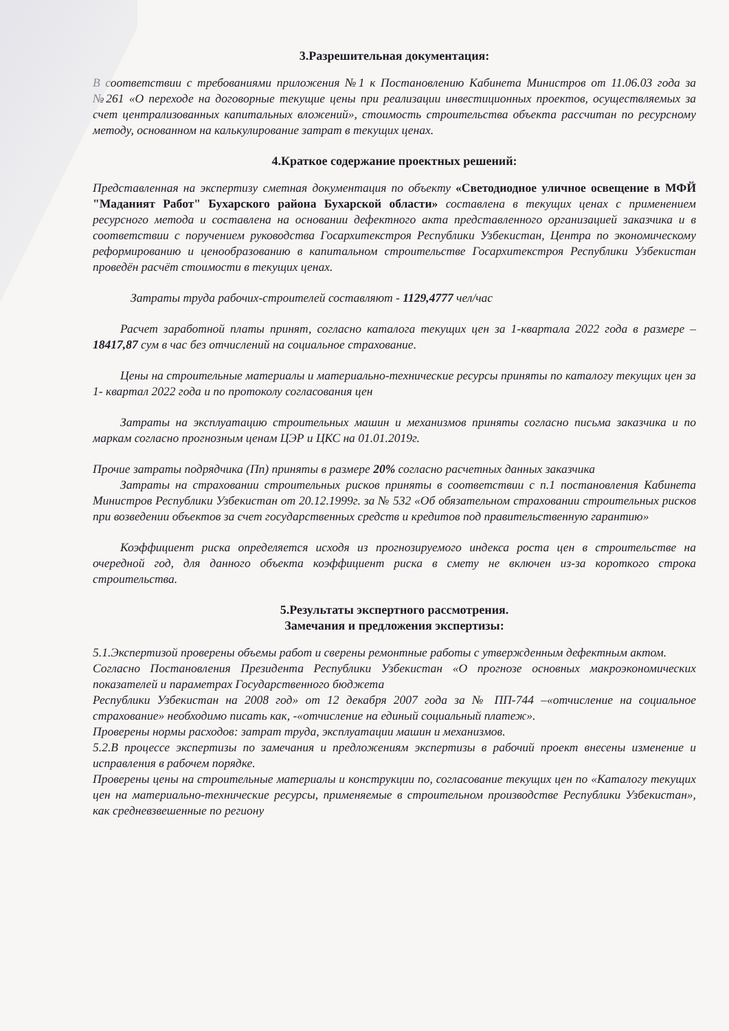3.Разрешительная документация:
В соответствии с требованиями приложения №1 к Постановлению Кабинета Министров от 11.06.03 года за №261 «О переходе на договорные текущие цены при реализации инвестиционных проектов, осуществляемых за счет централизованных капитальных вложений», стоимость строительства объекта рассчитан по ресурсному методу, основанном на калькулирование затрат в текущих ценах.
4.Краткое содержание проектных решений:
Представленная на экспертизу сметная документация по объекту «Светодиодное уличное освещение в МФЙ "Маданият Работ" Бухарского района Бухарской области» составлена в текущих ценах с применением ресурсного метода и составлена на основании дефектного акта представленного организацией заказчика и в соответствии с поручением руководства Госархитекстроя Республики Узбекистан, Центра по экономическому реформированию и ценообразованию в капитальном строительстве Госархитекстроя Республики Узбекистан проведён расчёт стоимости в текущих ценах.
Затраты труда рабочих-строителей составляют - 1129,4777 чел/час
Расчет заработной платы принят, согласно каталога текущих цен за 1-квартала 2022 года в размере – 18417,87 сум в час без отчислений на социальное страхование.
Цены на строительные материалы и материально-технические ресурсы приняты по каталогу текущих цен за 1- квартал 2022 года и по протоколу согласования цен
Затраты на эксплуатацию строительных машин и механизмов приняты согласно письма заказчика и по маркам согласно прогнозным ценам ЦЭР и ЦКС на 01.01.2019г.
Прочие затраты подрядчика (Пп) приняты в размере 20% согласно расчетных данных заказчика
Затраты на страховании строительных рисков приняты в соответствии с п.1 постановления Кабинета Министров Республики Узбекистан от 20.12.1999г. за № 532 «Об обязательном страховании строительных рисков при возведении объектов за счет государственных средств и кредитов под правительственную гарантию»
Коэффициент риска определяется исходя из прогнозируемого индекса роста цен в строительстве на очередной год, для данного объекта коэффициент риска в смету не включен из-за короткого строка строительства.
5.Результаты экспертного рассмотрения.
Замечания и предложения экспертизы:
5.1.Экспертизой проверены объемы работ и сверены ремонтные работы с утвержденным дефектным актом.
Согласно Постановления Президента Республики Узбекистан «О прогнозе основных макроэкономических показателей и параметрах Государственного бюджета
Республики Узбекистан на 2008 год» от 12 декабря 2007 года за № ПП-744 –«отчисление на социальное страхование» необходимо писать как, -«отчисление на единый социальный платеж».
Проверены нормы расходов: затрат труда, эксплуатации машин и механизмов.
5.2.В процессе экспертизы по замечания и предложениям экспертизы в рабочий проект внесены изменение и исправления в рабочем порядке.
Проверены цены на строительные материалы и конструкции по, согласование текущих цен по «Каталогу текущих цен на материально-технические ресурсы, применяемые в строительном производстве Республики Узбекистан», как средневзвешенные по региону